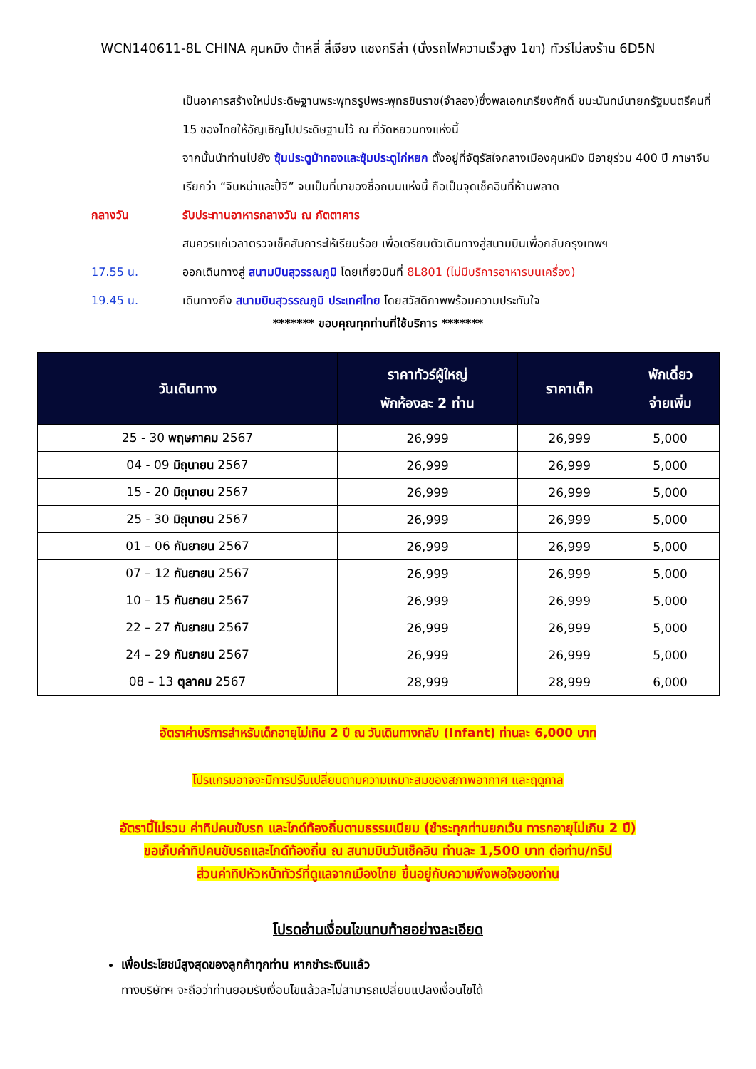WCN140611-8L CHINA คุนหมิง ต้าหลี่ ลี่เจียง แชงกรีล่า (นั่งรถไฟความเร็วสูง 1ขา) ทัวร์ไม่ลงร้าน 6D5N
เป็นอาคารสร้างใหม่ประดิษฐานพระพุทธรูปพระพุทธชินราช(จำลอง)ซึ่งพลเอกเกรียงศักดิ์ ชมะนันทน์นายกรัฐมนตรีคนที่ 15 ของไทยให้อัญเชิญไปประดิษฐานไว้ ณ ที่วัดหยวนทงแห่งนี้
จากนั้นนำท่านไปยัง ซุ้มประตูม้าทองและซุ้มประตูไก่หยก ตั้งอยู่ที่จัตุรัสใจกลางเมืองคุนหมิง มีอายุร่วม 400 ปี ภาษาจีนเรียกว่า “จินหม่าและปี้จี” จนเป็นที่มาของชื่อถนนแห่งนี้ ถือเป็นจุดเช็คอินที่ห้ามพลาด
กลางวัน รับประทานอาหารกลางวัน ณ ภัตตาคาร
สมควรแก่เวลาตรวจเช็คสัมภาระให้เรียบร้อย เพื่อเตรียมตัวเดินทางสู่สนามบินเพื่อกลับกรุงเทพฯ
17.55 น. ออกเดินทางสู่ สนามบินสุวรรณภูมิ โดยเที่ยวบินที่ 8L801 (ไม่มีบริการอาหารบนเครื่อง)
19.45 น. เดินทางถึง สนามบินสุวรรณภูมิ ประเทศไทย โดยสวัสดิภาพพร้อมความประทับใจ
******* ขอบคุณทุกท่านที่ใช้บริการ *******
| วันเดินทาง | ราคาทัวร์ผู้ใหญ่ พักห้องละ 2 ท่าน | ราคาเด็ก | พักเดี่ยว จ่ายเพิ่ม |
| --- | --- | --- | --- |
| 25 - 30 พฤษภาคม 2567 | 26,999 | 26,999 | 5,000 |
| 04 - 09 มิถุนายน 2567 | 26,999 | 26,999 | 5,000 |
| 15 - 20 มิถุนายน 2567 | 26,999 | 26,999 | 5,000 |
| 25 - 30 มิถุนายน 2567 | 26,999 | 26,999 | 5,000 |
| 01 – 06 กันยายน 2567 | 26,999 | 26,999 | 5,000 |
| 07 – 12 กันยายน 2567 | 26,999 | 26,999 | 5,000 |
| 10 – 15 กันยายน 2567 | 26,999 | 26,999 | 5,000 |
| 22 – 27 กันยายน 2567 | 26,999 | 26,999 | 5,000 |
| 24 – 29 กันยายน 2567 | 26,999 | 26,999 | 5,000 |
| 08 – 13 ตุลาคม 2567 | 28,999 | 28,999 | 6,000 |
อัตราค่าบริการสำหรับเด็กอายุไม่เกิน 2 ปี ณ วันเดินทางกลับ (Infant) ท่านละ 6,000 บาท
โปรแกรมอาจจะมีการปรับเปลี่ยนตามความเหมาะสมของสภาพอากาศ และฤดูกาล
อัตรานี้ไม่รวม ค่าทิปคนขับรถ และไกด์ท้องถิ่นตามธรรมเนียม (ชำระทุกท่านยกเว้น ทารกอายุไม่เกิน 2 ปี)
ขอเก็บค่าทิปคนขับรถและไกด์ท้องถิ่น ณ สนามบินวันเช็คอิน ท่านละ 1,500 บาท ต่อท่าน/ทริป
ส่วนค่าทิปหัวหน้าทัวร์ที่ดูแลจากเมืองไทย ขึ้นอยู่กับความพึงพอใจของท่าน
โปรดอ่านเงื่อนไขแทบท้ายอย่างละเอียด
เพื่อประโยชน์สูงสุดของลูกค้าทุกท่าน หากชำระเงินแล้ว
ทางบริษัทฯ จะถือว่าท่านยอมรับเงื่อนไขแล้วละไม่สามารถเปลี่ยนแปลงเงื่อนไขได้